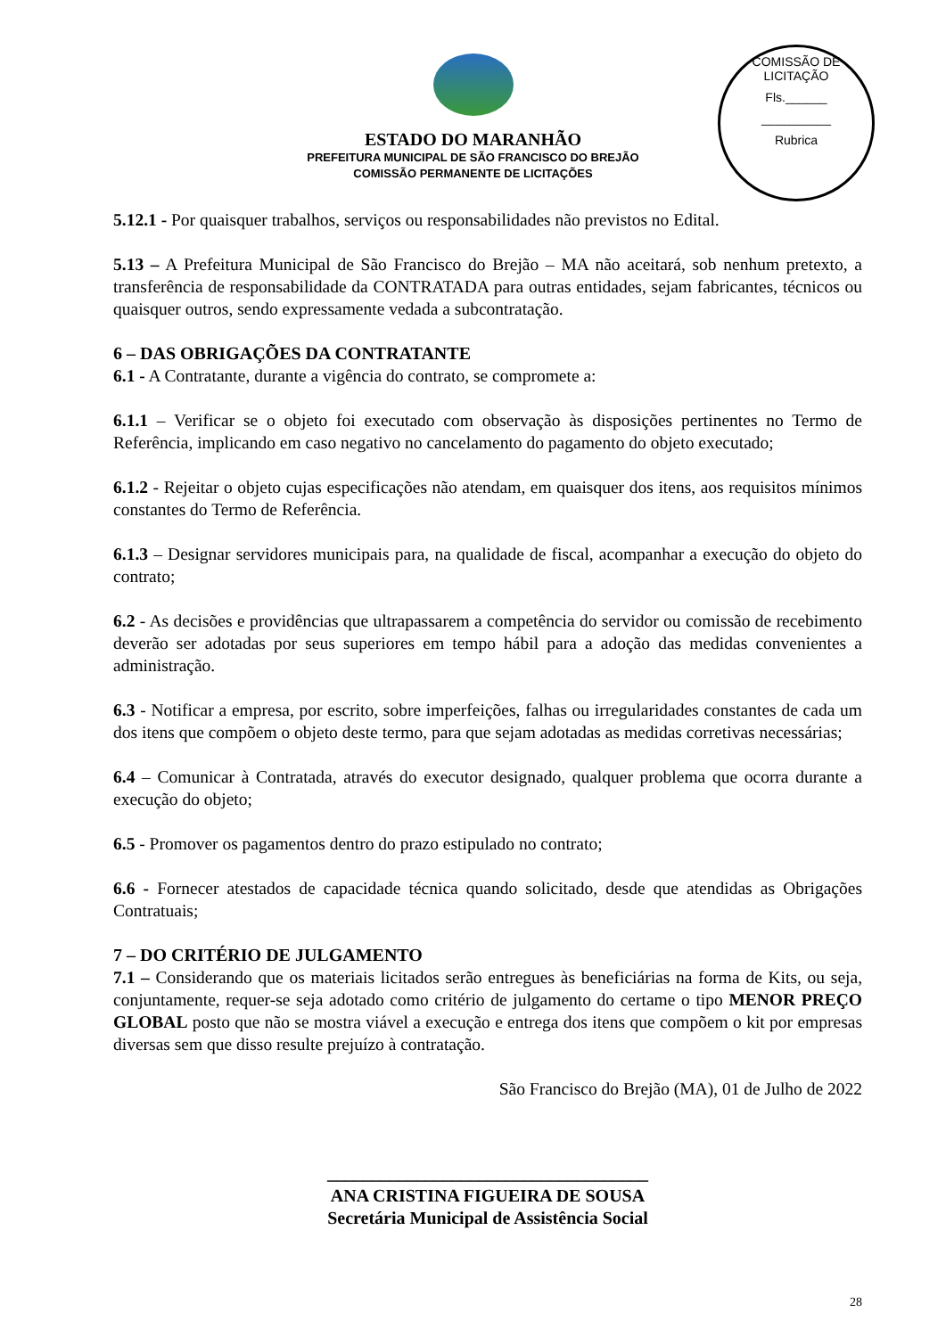COMISSÃO DE LICITAÇÃO
Fls.______
__________
Rubrica
ESTADO DO MARANHÃO
PREFEITURA MUNICIPAL DE SÃO FRANCISCO DO BREJÃO
COMISSÃO PERMANENTE DE LICITAÇÕES
5.12.1 - Por quaisquer trabalhos, serviços ou responsabilidades não previstos no Edital.
5.13 – A Prefeitura Municipal de São Francisco do Brejão – MA não aceitará, sob nenhum pretexto, a transferência de responsabilidade da CONTRATADA para outras entidades, sejam fabricantes, técnicos ou quaisquer outros, sendo expressamente vedada a subcontratação.
6 – DAS OBRIGAÇÕES DA CONTRATANTE
6.1 - A Contratante, durante a vigência do contrato, se compromete a:
6.1.1 – Verificar se o objeto foi executado com observação às disposições pertinentes no Termo de Referência, implicando em caso negativo no cancelamento do pagamento do objeto executado;
6.1.2 - Rejeitar o objeto cujas especificações não atendam, em quaisquer dos itens, aos requisitos mínimos constantes do Termo de Referência.
6.1.3 – Designar servidores municipais para, na qualidade de fiscal, acompanhar a execução do objeto do contrato;
6.2 - As decisões e providências que ultrapassarem a competência do servidor ou comissão de recebimento deverão ser adotadas por seus superiores em tempo hábil para a adoção das medidas convenientes a administração.
6.3 - Notificar a empresa, por escrito, sobre imperfeições, falhas ou irregularidades constantes de cada um dos itens que compõem o objeto deste termo, para que sejam adotadas as medidas corretivas necessárias;
6.4 – Comunicar à Contratada, através do executor designado, qualquer problema que ocorra durante a execução do objeto;
6.5 - Promover os pagamentos dentro do prazo estipulado no contrato;
6.6 - Fornecer atestados de capacidade técnica quando solicitado, desde que atendidas as Obrigações Contratuais;
7 – DO CRITÉRIO DE JULGAMENTO
7.1 – Considerando que os materiais licitados serão entregues às beneficiárias na forma de Kits, ou seja, conjuntamente, requer-se seja adotado como critério de julgamento do certame o tipo MENOR PREÇO GLOBAL posto que não se mostra viável a execução e entrega dos itens que compõem o kit por empresas diversas sem que disso resulte prejuízo à contratação.
São Francisco do Brejão (MA), 01 de Julho de 2022
____________________________________
ANA CRISTINA FIGUEIRA DE SOUSA
Secretária Municipal de Assistência Social
28